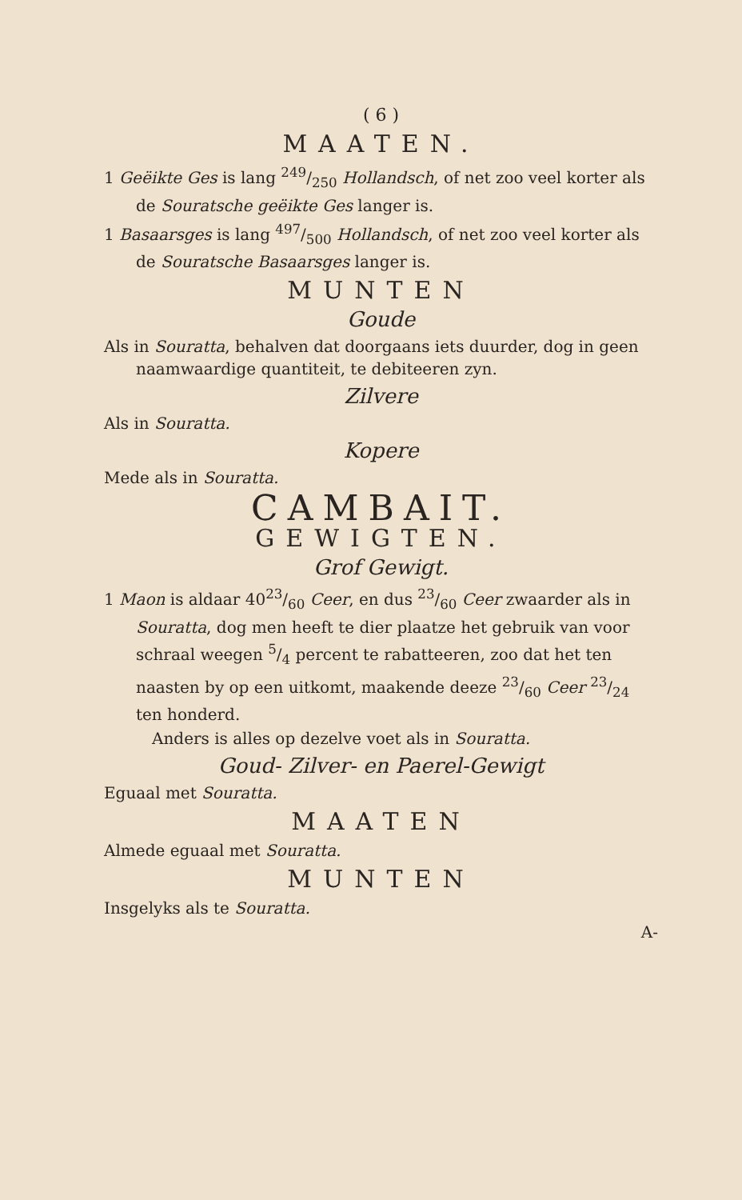( 6 )
MAATEN.
1 Geëikte Ges is lang 249/250 Hollandsch, of net zoo veel korter als de Souratsche geëikte Ges langer is.
1 Basaarsges is lang 497/500 Hollandsch, of net zoo veel korter als de Souratsche Basaarsges langer is.
MUNTEN
Goude
Als in Souratta, behalven dat doorgaans iets duurder, dog in geen naamwaardige quantiteit, te debiteeren zyn.
Zilvere
Als in Souratta.
Kopere
Mede als in Souratta.
CAMBAIT.
GEWIGTEN.
Grof Gewigt.
1 Maon is aldaar 4023/60 Ceer, en dus 23/60 Ceer zwaarder als in Souratta, dog men heeft te dier plaatze het gebruik van voor schraal weegen 5/4 percent te rabatteeren, zoo dat het ten naasten by op een uitkomt, maakende deeze 23/60 Ceer 23/24 ten honderd.
Anders is alles op dezelve voet als in Souratta.
Goud- Zilver- en Paerel-Gewigt
Eguaal met Souratta.
MAATEN
Almede eguaal met Souratta.
MUNTEN
Insgelyks als te Souratta.
A-